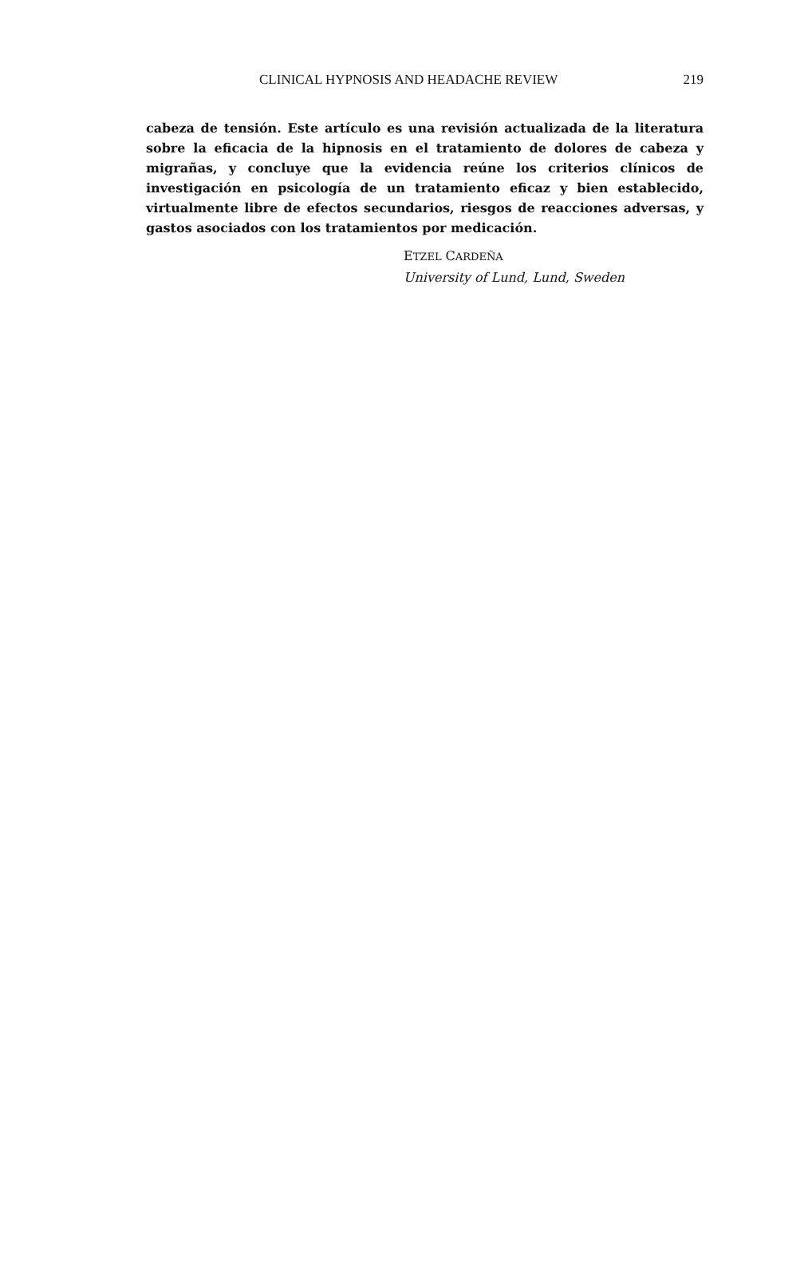CLINICAL HYPNOSIS AND HEADACHE REVIEW 219
cabeza de tensión. Este artículo es una revisión actualizada de la literatura sobre la eficacia de la hipnosis en el tratamiento de dolores de cabeza y migrañas, y concluye que la evidencia reúne los criterios clínicos de investigación en psicología de un tratamiento eficaz y bien establecido, virtualmente libre de efectos secundarios, riesgos de reacciones adversas, y gastos asociados con los tratamientos por medicación.
ETZEL CARDEÑA
University of Lund, Lund, Sweden